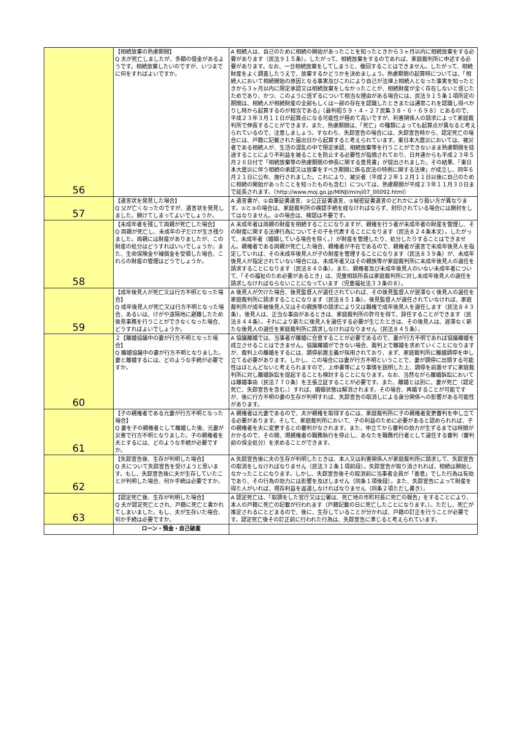| 56 | 【相続放棄の熟慮期間】 Q 夫が死亡しましたが、多額の借金があるようです。相続放棄したいのですが、いつまでに何をすればよいですか。 | A 相続人は、自己のために相続の開始があったことを知ったときから３ヶ月以内に相続放棄をする必要があります（民法９１５条）。したがって、相続放棄をするのであれば、家庭裁判所に申述する必要があります。なお、一旦相続放棄をしてしまうと、撤回することはできません。したがって、相続財産をよく調査したうえで、放棄するかどうかを決めましょう。熟慮期間の起算時については、「相続人において相続開始の原因となる事実及びこれにより自己が法律上相続人となった事実を知ったときから３ヶ月以内に限定承認又は相続放棄をしなかったことが、相続財産が全く存在しないと信じたためであり、かつ、このように信ずるについて相当な理由がある場合には、民法９１５条１項所定の期間は、相続人が相続財産の全部もしくは一部の存在を認識したときまたは通常これを認識し得べかりし時から起算するのが相当である」（最判昭５９・４・２７民集３８・６・６９８）とあるので、平成２３年３月１１日が起算点になる可能性が極めて高いですが、利害関係人の請求によって家庭裁判所で伸長することができます。また、熟慮期間は、「死亡」の種類によっても起算点が異なると考えられているので、注意しましょう。すなわち、失踪宣告の場合には、失踪宣告時から、認定死亡の場合には、戸籍に記載された届出日から起算すると考えられています。東日本大震災においては、被災者である相続人が、生活の混乱の中で限定承認、相続放棄等を行うことができないまま熟慮期間を徒過することにより不利益を被ることを防止する必要性が指摘されており、日弁連からも平成２３年５月２６日付で「相続放棄等の熟慮期間の伸長に関する意見書」が提出されました。その結果、「東日本大震災に伴う相続の承認又は放棄をすべき期間に係る民法の特例に関する法律」が成立し、同年６月２１日に公布、施行されました。これにより、被災者（平成２２年１２月１１日以後に自己のために相続の開始があったことを知ったものも含む）については、熟慮期間が平成２３年１１月３０日まで延長されます。（http://www.moj.go.jp/MINJI/minji07_00092.html） |
| 57 | 【遺言状を発見した場合】 Q 父が亡くなったのですが、遺言状を発見しました。開けてしまってよいでしょうか。 | A 遺言書が、①自筆証書遺言、②公正証書遺言、③秘密証書遺言のどれかにより扱い方が異なります。①と③の場合は、家庭裁判所の検認手続を経なければならず、封印されている場合には開封をしてはなりません。②の場合は、検認は不要です。 |
| 58 | 【未成年者を残して両親が死亡した場合】 Q 両親が死亡し、未成年の子だけが生き残りました。両親には財産がありましたが、この財産の処分はどうすればいいでしょうか。また、生命保険金や補償金を受領した場合、これらの財産の管理はどうでしょうか。 | A 未成年者は両親の財産を相続することになりますが、親権を行う者が未成年者の財産を管理し、その財産に関する法律行為についてその子を代表することになります（民法８２４条本文）。したがって、未成年者（婚姻している場合を除く。）が財産を管理したり、処分したりすることはできません。親権者である両親が死亡した場合、親権者が不在であるので、親権者が遺言で未成年後見人を指定していれば、その未成年後見人が子の財産を管理することになります（民法８３９条）が、未成年後見人が指定されていない場合には、未成年者又はその親族等が家庭裁判所に未成年後見人の選任を請求することになります（民法８４０条）。また、親権者及び未成年後見人のいない未成年者について、「その福祉のため必要があるとき」は、児童相談所長は家庭裁判所に対し未成年後見人の選任を請求しなければならないことになっています（児童福祉法３３条の８）。 |
| 59 | 【成年後見人が死亡又は行方不明となった場合】 Q 成年後見人が死亡又は行方不明となった場合、あるいは、けがや遠隔地に避難したため後見事務を行うことができなくなった場合、どうすればよいでしょうか。 | A 後見人が欠けた場合、後見監督人が選任されていれば、その後見監督人が遅滞なく後見人の選任を家庭裁判所に請求することになります（民法８５１条）。後見監督人が選任されていなければ、家庭裁判所が成年被後見人又はその親族等の請求により又は職権で成年後見人を選任します（民法８４３条）。後見人は、正当な事由があるときは、家庭裁判所の許可を得て、辞任することができます（民法８４４条）。それにより新たに後見人を選任する必要が生じたときは、その後見人は、遅滞なく新たな後見人の選任を家庭裁判所に請求しなければなりません（民法８４５条）。 |
| 60 | ２【離婚協議中の妻が行方不明となった場合】 Q 離婚協議中の妻が行方不明となりました。妻と離婚するには、どのような手続が必要ですか。 | A 協議離婚では、当事者が離婚に合意することが必要であるので、妻が行方不明であれば協議離婚を成立させることはできません。協議離婚ができない場合、裁判上で離婚を求めていくことになりますが、裁判上の離婚をするには、調停前置主義が採用されており、まず、家庭裁判所に離婚調停を申し立てる必要があります。しかし、この場合には妻が行方不明ということで、妻が調停に出頭する可能性はほとんどないと考えられますので、上申書等により事情を説明した上、調停を前置せずに家庭裁判所に対し離婚訴訟を提起することも検討することになります。なお、当然ながら離婚訴訟においては離婚事由（民法７７０条）を主張立証することが必要です。また、離婚とは別に、妻が死亡（認定死亡、失踪宣告を含む。）すれば、婚姻状態は解消されます。その場合、再婚することが可能ですが、後に行方不明の妻の生存が判明すれば、失踪宣告の取消しによる身分関係への影響がある可能性があります。 |
| 61 | 【子の親権者である元妻が行方不明となった場合】 Q 妻を子の親権者として離婚した後、元妻が災害で行方不明となりました。子の親権者を夫とするには、どのような手続が必要ですか。 | A 親権者は元妻であるので、夫が親権を取得するには、家庭裁判所に子の親権者変更審判を申し立てる必要があります。そして、家庭裁判所において、子の利益のために必要があると認められれば、子の親権者を夫に変更するとの審判がなされます。また、申立てから審判の効力が生ずるまでは時間がかかるので、その間、現親権者の職務執行を停止し、あなたを職務代行者として選任する審判（審判前の保全処分）を求めることができます。 |
| 62 | 【失踪宣告後、生存が判明した場合】 Q 夫について失踪宣告を受けようと思います。もし、失踪宣告後に夫が生存していたことが判明した場合、何か手続は必要ですか。 | A 失踪宣告後に夫の生存が判明したときは、本人又は利害関係人が家庭裁判所に請求して、失踪宣告の取消をしなければなりません（民法３２条１項前段）。失踪宣告が取り消されれば、相続は開始しなかったことになります。しかし、失踪宣告後その取消前に当事者全員が「善意」でした行為は有効であり、その行為の効力には影響を及ぼしません（同条１項後段）。また、失踪宣告によって財産を得た人がいれば、現存利益を返還しなければなりません（同条２項ただし書き）。 |
| 63 | 【認定死亡後、生存が判明した場合】 Q 夫が認定死亡とされ、戸籍に死亡と書かれてしまいました。もし、夫が生存いた場合、何か手続は必要ですか。 | A 認定死亡は、「取調をした官庁又は公署は、死亡地の市町村長に死亡の報告」をすることにより、本人の戸籍に死亡の記載が行われます（戸籍記載の日に死亡したことになります。）。ただし、死亡が推定されるにとどまるので、後に、生存していることが分かれば、戸籍の訂正を行うことが必要です。認定死亡後その訂正前に行われた行為は、失踪宣告に準じると考えられています。 |
| | ローン・預金・自己破産 | |